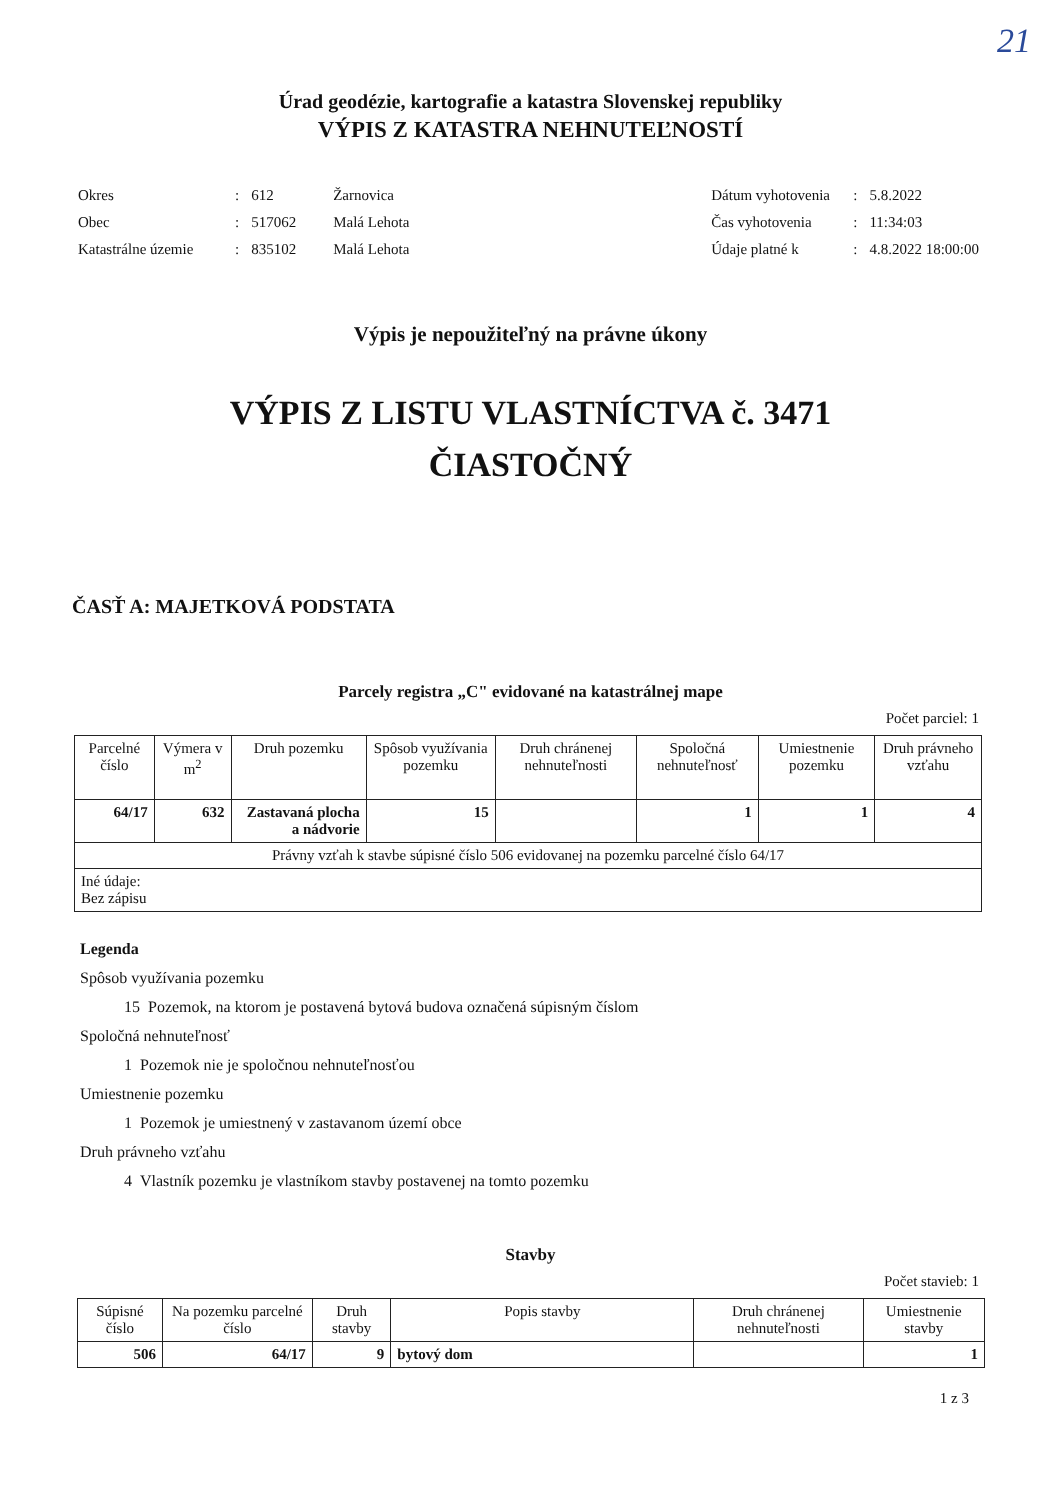21
Úrad geodézie, kartografie a katastra Slovenskej republiky
VÝPIS Z KATASTRA NEHNUTEĽNOSTÍ
| Okres | : | 612 | Žarnovica |
| Obec | : | 517062 | Malá Lehota |
| Katastrálne územie | : | 835102 | Malá Lehota |
| Dátum vyhotovenia | : | 5.8.2022 |
| Čas vyhotovenia | : | 11:34:03 |
| Údaje platné k | : | 4.8.2022 18:00:00 |
Výpis je nepoužiteľný na právne úkony
VÝPIS Z LISTU VLASTNÍCTVA č. 3471
ČIASTOČNÝ
ČASŤ A: MAJETKOVÁ PODSTATA
Parcely registra „C" evidované na katastrálnej mape
Počet parciel: 1
| Parcelné číslo | Výmera v m<sup>2</sup> | Druh pozemku | Spôsob využívania pozemku | Druh chránenej nehnuteľnosti | Spoločná nehnuteľnosť | Umiestnenie pozemku | Druh právneho vzťahu |
| --- | --- | --- | --- | --- | --- | --- | --- |
| 64/17 | 632 | Zastavaná plocha a nádvorie | 15 | | 1 | 1 | 4 |
| Právny vzťah k stavbe súpisné číslo 506 evidovanej na pozemku parcelné číslo 64/17 | | | | | | | |
| Iné údaje: Bez zápisu | | | | | | | |
Legenda
Spôsob využívania pozemku
15 Pozemok, na ktorom je postavená bytová budova označená súpisným číslom
Spoločná nehnuteľnosť
1 Pozemok nie je spoločnou nehnuteľnosťou
Umiestnenie pozemku
1 Pozemok je umiestnený v zastavanom území obce
Druh právneho vzťahu
4 Vlastník pozemku je vlastníkom stavby postavenej na tomto pozemku
Stavby
Počet stavieb: 1
| Súpisné číslo | Na pozemku parcelné číslo | Druh stavby | Popis stavby | Druh chránenej nehnuteľnosti | Umiestnenie stavby |
| --- | --- | --- | --- | --- | --- |
| 506 | 64/17 | 9 | bytový dom | | 1 |
1 z 3